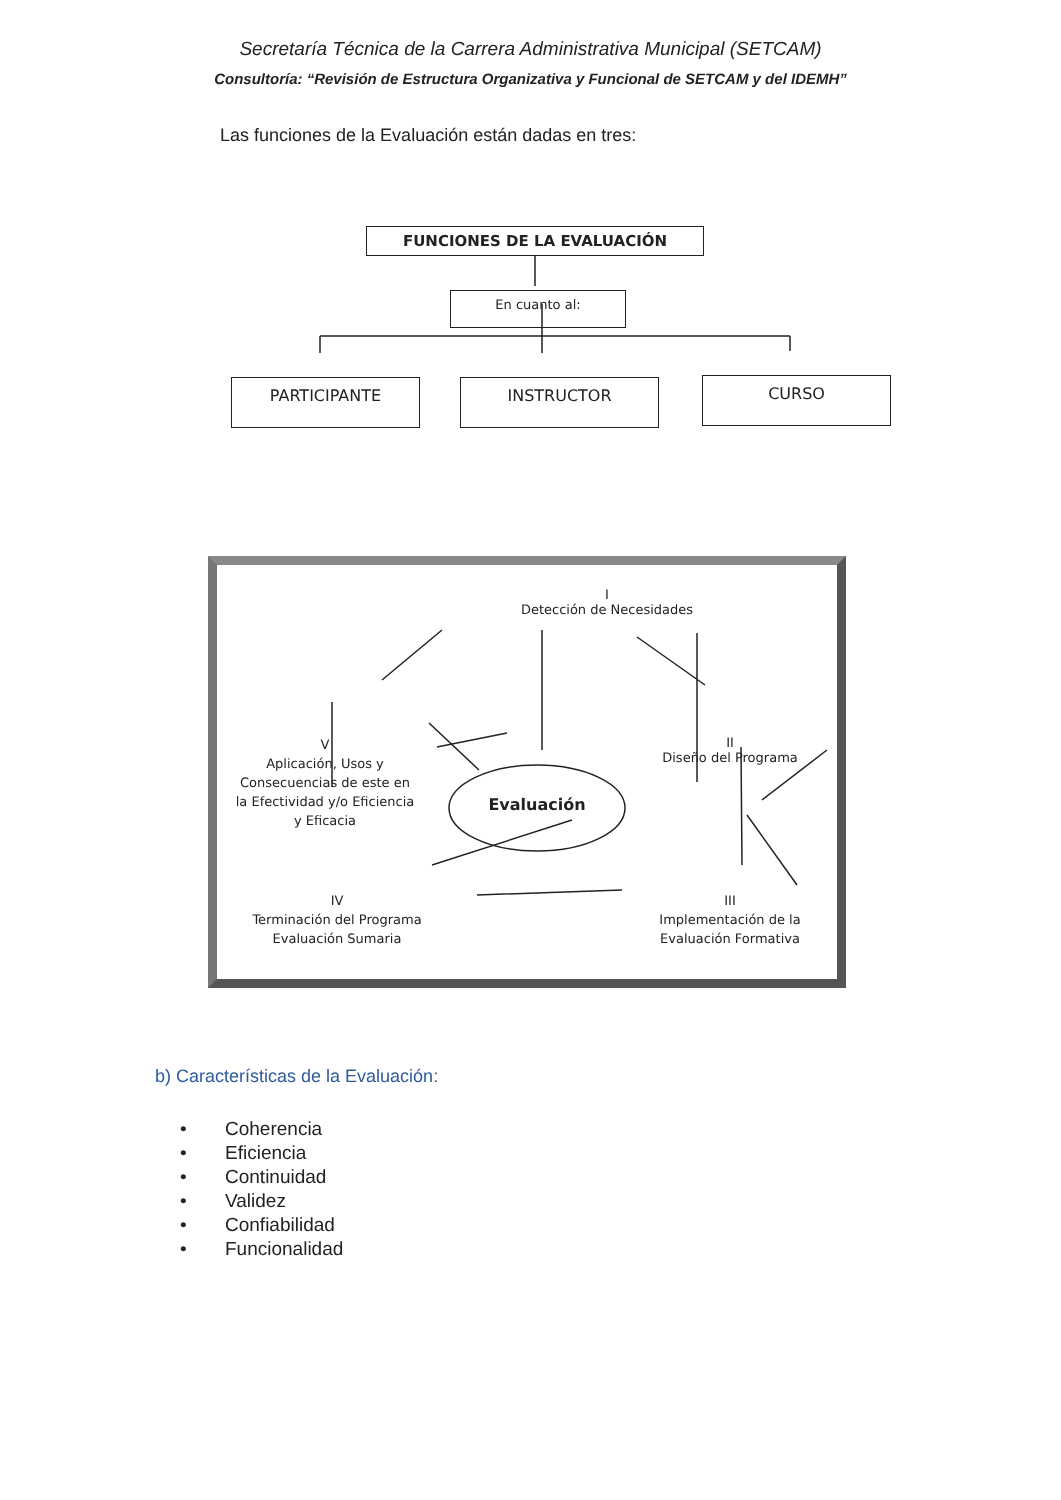Secretaría Técnica de la Carrera Administrativa Municipal (SETCAM)
Consultoría: “Revisión de Estructura Organizativa y Funcional de SETCAM y del IDEMH”
Las funciones de la Evaluación están dadas en tres:
FUNCIONES DE LA EVALUACIÓN
En cuanto al:
PARTICIPANTE INSTRUCTOR CURSO
I
Detección de Necesidades
II
Diseño del Programa
V
Aplicación, Usos y Consecuencias de este en la Efectividad y/o Eficiencia y Eficacia
Evaluación
IV
Terminación del Programa Evaluación Sumaria
III
Implementación de la Evaluación Formativa
b) Características de la Evaluación:
• Coherencia
• Eficiencia
• Continuidad
• Validez
• Confiabilidad
• Funcionalidad